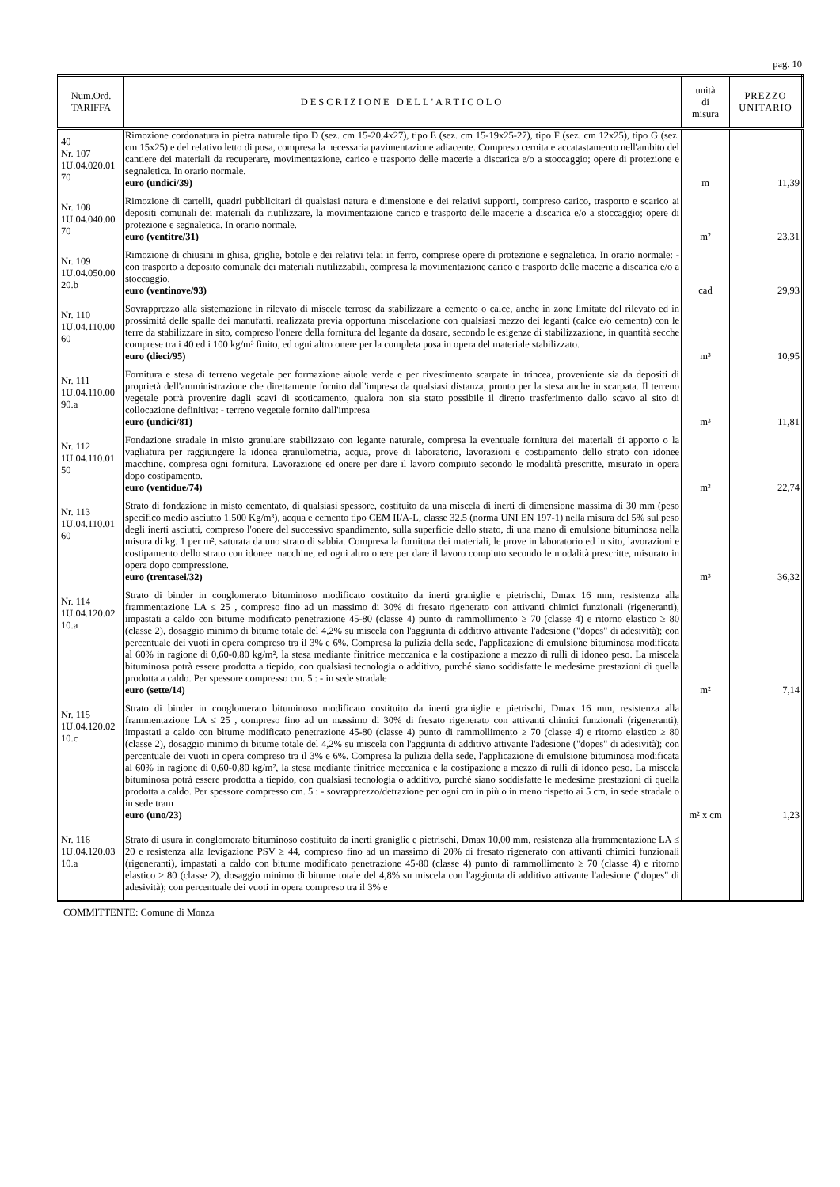pag. 10
| Num.Ord. TARIFFA | DESCRIZIONE DELL'ARTICOLO | unità di misura | PREZZO UNITARIO |
| --- | --- | --- | --- |
| 40 Nr. 107 1U.04.020.01 70 | Rimozione cordonatura in pietra naturale tipo D (sez. cm 15-20,4x27), tipo E (sez. cm 15-19x25-27), tipo F (sez. cm 12x25), tipo G (sez. cm 15x25) e del relativo letto di posa, compresa la necessaria pavimentazione adiacente. Compreso cernita e accatastamento nell'ambito del cantiere dei materiali da recuperare, movimentazione, carico e trasporto delle macerie a discarica e/o a stoccaggio; opere di protezione e segnaletica. In orario normale. euro (undici/39) | m | 11,39 |
| Nr. 108 1U.04.040.00 70 | Rimozione di cartelli, quadri pubblicitari di qualsiasi natura e dimensione e dei relativi supporti, compreso carico, trasporto e scarico ai depositi comunali dei materiali da riutilizzare, la movimentazione carico e trasporto delle macerie a discarica e/o a stoccaggio; opere di protezione e segnaletica. In orario normale. euro (ventitre/31) | m² | 23,31 |
| Nr. 109 1U.04.050.00 20.b | Rimozione di chiusini in ghisa, griglie, botole e dei relativi telai in ferro, comprese opere di protezione e segnaletica. In orario normale: - con trasporto a deposito comunale dei materiali riutilizzabili, compresa la movimentazione carico e trasporto delle macerie a discarica e/o a stoccaggio. euro (ventinove/93) | cad | 29,93 |
| Nr. 110 1U.04.110.00 60 | Sovrapprezzo alla sistemazione in rilevato di miscele terrose da stabilizzare a cemento o calce, anche in zone limitate del rilevato ed in prossimità delle spalle dei manufatti, realizzata previa opportuna miscelazione con qualsiasi mezzo dei leganti (calce e/o cemento) con le terre da stabilizzare in sito, compreso l'onere della fornitura del legante da dosare, secondo le esigenze di stabilizzazione, in quantità secche comprese tra i 40 ed i 100 kg/m³ finito, ed ogni altro onere per la completa posa in opera del materiale stabilizzato. euro (dieci/95) | m³ | 10,95 |
| Nr. 111 1U.04.110.00 90.a | Fornitura e stesa di terreno vegetale per formazione aiuole verde e per rivestimento scarpate in trincea, proveniente sia da depositi di proprietà dell'amministrazione che direttamente fornito dall'impresa da qualsiasi distanza, pronto per la stesa anche in scarpata. Il terreno vegetale potrà provenire dagli scavi di scoticamento, qualora non sia stato possibile il diretto trasferimento dallo scavo al sito di collocazione definitiva: - terreno vegetale fornito dall'impresa euro (undici/81) | m³ | 11,81 |
| Nr. 112 1U.04.110.01 50 | Fondazione stradale in misto granulare stabilizzato con legante naturale, compresa la eventuale fornitura dei materiali di apporto o la vagliatura per raggiungere la idonea granulometria, acqua, prove di laboratorio, lavorazioni e costipamento dello strato con idonee macchine. compresa ogni fornitura. Lavorazione ed onere per dare il lavoro compiuto secondo le modalità prescritte, misurato in opera dopo costipamento. euro (ventidue/74) | m³ | 22,74 |
| Nr. 113 1U.04.110.01 60 | Strato di fondazione in misto cementato, di qualsiasi spessore, costituito da una miscela di inerti di dimensione massima di 30 mm (peso specifico medio asciutto 1.500 Kg/m³), acqua e cemento tipo CEM II/A-L, classe 32.5 (norma UNI EN 197-1) nella misura del 5% sul peso degli inerti asciutti, compreso l'onere del successivo spandimento, sulla superficie dello strato, di una mano di emulsione bituminosa nella misura di kg. 1 per m², saturata da uno strato di sabbia. Compresa la fornitura dei materiali, le prove in laboratorio ed in sito, lavorazioni e costipamento dello strato con idonee macchine, ed ogni altro onere per dare il lavoro compiuto secondo le modalità prescritte, misurato in opera dopo compressione. euro (trentasei/32) | m³ | 36,32 |
| Nr. 114 1U.04.120.02 10.a | Strato di binder in conglomerato bituminoso modificato costituito da inerti graniglie e pietrischi, Dmax 16 mm, resistenza alla frammentazione LA ≤ 25 , compreso fino ad un massimo di 30% di fresato rigenerato con attivanti chimici funzionali (rigeneranti), impastati a caldo con bitume modificato penetrazione 45-80 (classe 4) punto di rammollimento ≥ 70 (classe 4) e ritorno elastico ≥ 80 (classe 2), dosaggio minimo di bitume totale del 4,2% su miscela con l'aggiunta di additivo attivante l'adesione ("dopes" di adesività); con percentuale dei vuoti in opera compreso tra il 3% e 6%. Compresa la pulizia della sede, l'applicazione di emulsione bituminosa modificata al 60% in ragione di 0,60-0,80 kg/m², la stesa mediante finitrice meccanica e la costipazione a mezzo di rulli di idoneo peso. La miscela bituminosa potrà essere prodotta a tiepido, con qualsiasi tecnologia o additivo, purché siano soddisfatte le medesime prestazioni di quella prodotta a caldo. Per spessore compresso cm. 5 : - in sede stradale euro (sette/14) | m² | 7,14 |
| Nr. 115 1U.04.120.02 10.c | Strato di binder in conglomerato bituminoso modificato costituito da inerti graniglie e pietrischi, Dmax 16 mm, resistenza alla frammentazione LA ≤ 25 , compreso fino ad un massimo di 30% di fresato rigenerato con attivanti chimici funzionali (rigeneranti), impastati a caldo con bitume modificato penetrazione 45-80 (classe 4) punto di rammollimento ≥ 70 (classe 4) e ritorno elastico ≥ 80 (classe 2), dosaggio minimo di bitume totale del 4,2% su miscela con l'aggiunta di additivo attivante l'adesione ("dopes" di adesività); con percentuale dei vuoti in opera compreso tra il 3% e 6%. Compresa la pulizia della sede, l'applicazione di emulsione bituminosa modificata al 60% in ragione di 0,60-0,80 kg/m², la stesa mediante finitrice meccanica e la costipazione a mezzo di rulli di idoneo peso. La miscela bituminosa potrà essere prodotta a tiepido, con qualsiasi tecnologia o additivo, purché siano soddisfatte le medesime prestazioni di quella prodotta a caldo. Per spessore compresso cm. 5 : - sovrapprezzo/detrazione per ogni cm in più o in meno rispetto ai 5 cm, in sede stradale o in sede tram euro (uno/23) | m² x cm | 1,23 |
| Nr. 116 1U.04.120.03 10.a | Strato di usura in conglomerato bituminoso costituito da inerti graniglie e pietrischi, Dmax 10,00 mm, resistenza alla frammentazione LA ≤ 20 e resistenza alla levigazione PSV ≥ 44, compreso fino ad un massimo di 20% di fresato rigenerato con attivanti chimici funzionali (rigeneranti), impastati a caldo con bitume modificato penetrazione 45-80 (classe 4) punto di rammollimento ≥ 70 (classe 4) e ritorno elastico ≥ 80 (classe 2), dosaggio minimo di bitume totale del 4,8% su miscela con l'aggiunta di additivo attivante l'adesione ("dopes" di adesività); con percentuale dei vuoti in opera compreso tra il 3% e | | |
COMMITTENTE: Comune di Monza